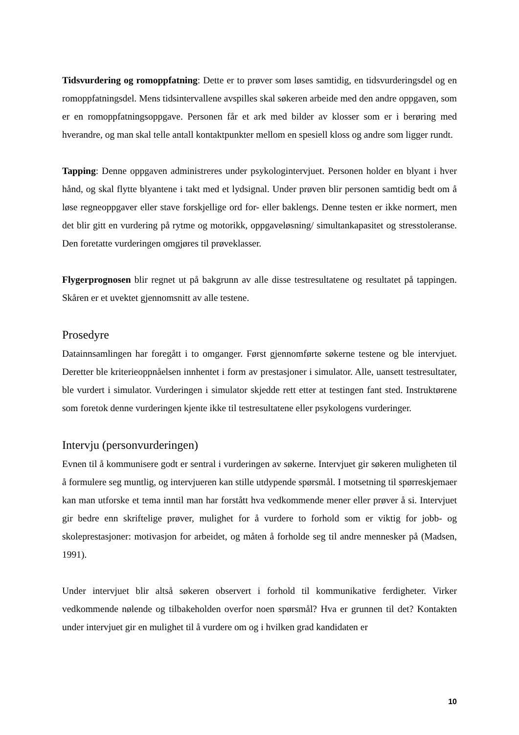Tidsvurdering og romoppfatning: Dette er to prøver som løses samtidig, en tidsvurderingsdel og en romoppfatningsdel. Mens tidsintervallene avspilles skal søkeren arbeide med den andre oppgaven, som er en romoppfatningsoppgave. Personen får et ark med bilder av klosser som er i berøring med hverandre, og man skal telle antall kontaktpunkter mellom en spesiell kloss og andre som ligger rundt.
Tapping: Denne oppgaven administreres under psykologintervjuet. Personen holder en blyant i hver hånd, og skal flytte blyantene i takt med et lydsignal. Under prøven blir personen samtidig bedt om å løse regneoppgaver eller stave forskjellige ord for- eller baklengs. Denne testen er ikke normert, men det blir gitt en vurdering på rytme og motorikk, oppgaveløsning/ simultankapasitet og stresstoleranse. Den foretatte vurderingen omgjøres til prøveklasser.
Flygerprognosen blir regnet ut på bakgrunn av alle disse testresultatene og resultatet på tappingen. Skåren er et uvektet gjennomsnitt av alle testene.
Prosedyre
Datainnsamlingen har foregått i to omganger. Først gjennomførte søkerne testene og ble intervjuet. Deretter ble kriterieoppnåelsen innhentet i form av prestasjoner i simulator. Alle, uansett testresultater, ble vurdert i simulator. Vurderingen i simulator skjedde rett etter at testingen fant sted. Instruktørene som foretok denne vurderingen kjente ikke til testresultatene eller psykologens vurderinger.
Intervju (personvurderingen)
Evnen til å kommunisere godt er sentral i vurderingen av søkerne. Intervjuet gir søkeren muligheten til å formulere seg muntlig, og intervjueren kan stille utdypende spørsmål. I motsetning til spørreskjemaer kan man utforske et tema inntil man har forstått hva vedkommende mener eller prøver å si. Intervjuet gir bedre enn skriftelige prøver, mulighet for å vurdere to forhold som er viktig for jobb- og skoleprestasjoner: motivasjon for arbeidet, og måten å forholde seg til andre mennesker på (Madsen, 1991).
Under intervjuet blir altså søkeren observert i forhold til kommunikative ferdigheter. Virker vedkommende nølende og tilbakeholden overfor noen spørsmål? Hva er grunnen til det? Kontakten under intervjuet gir en mulighet til å vurdere om og i hvilken grad kandidaten er
10